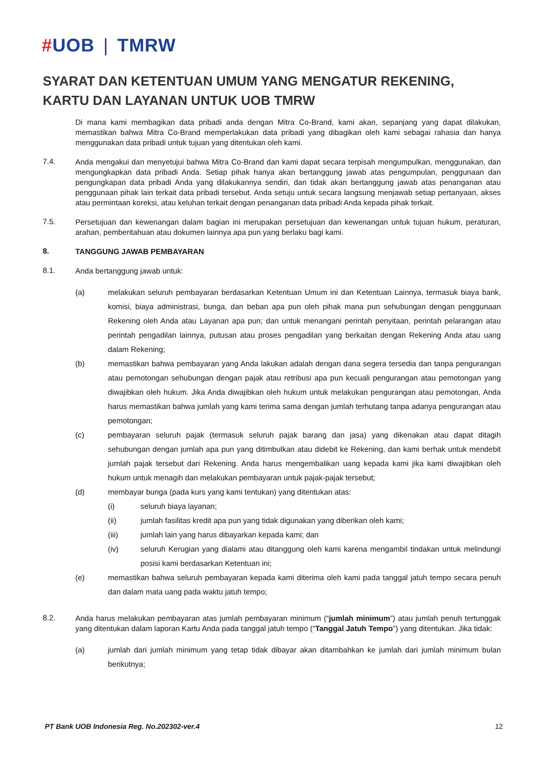#UOB | TMRW
SYARAT DAN KETENTUAN UMUM YANG MENGATUR REKENING, KARTU DAN LAYANAN UNTUK UOB TMRW
Di mana kami membagikan data pribadi anda dengan Mitra Co-Brand, kami akan, sepanjang yang dapat dilakukan, memastikan bahwa Mitra Co-Brand memperlakukan data pribadi yang dibagikan oleh kami sebagai rahasia dan hanya menggunakan data pribadi untuk tujuan yang ditentukan oleh kami.
7.4.
Anda mengakui dan menyetujui bahwa Mitra Co-Brand dan kami dapat secara terpisah mengumpulkan, menggunakan, dan mengungkapkan data pribadi Anda. Setiap pihak hanya akan bertanggung jawab atas pengumpulan, penggunaan dan pengungkapan data pribadi Anda yang dilakukannya sendiri, dan tidak akan bertanggung jawab atas penanganan atau penggunaan pihak lain terkait data pribadi tersebut. Anda setuju untuk secara langsung menjawab setiap pertanyaan, akses atau permintaan koreksi, atau keluhan terkait dengan penanganan data pribadi Anda kepada pihak terkait.
7.5.
Persetujuan dan kewenangan dalam bagian ini merupakan persetujuan dan kewenangan untuk tujuan hukum, peraturan, arahan, pemberitahuan atau dokumen lainnya apa pun yang berlaku bagi kami.
8.
TANGGUNG JAWAB PEMBAYARAN
8.1.
Anda bertanggung jawab untuk:
(a) melakukan seluruh pembayaran berdasarkan Ketentuan Umum ini dan Ketentuan Lainnya, termasuk biaya bank, komisi, biaya administrasi, bunga, dan beban apa pun oleh pihak mana pun sehubungan dengan penggunaan Rekening oleh Anda atau Layanan apa pun; dan untuk menangani perintah penyitaan, perintah pelarangan atau perintah pengadilan lainnya, putusan atau proses pengadilan yang berkaitan dengan Rekening Anda atau uang dalam Rekening;
(b) memastikan bahwa pembayaran yang Anda lakukan adalah dengan dana segera tersedia dan tanpa pengurangan atau pemotongan sehubungan dengan pajak atau retribusi apa pun kecuali pengurangan atau pemotongan yang diwajibkan oleh hukum. Jika Anda diwajibkan oleh hukum untuk melakukan pengurangan atau pemotongan, Anda harus memastikan bahwa jumlah yang kami terima sama dengan jumlah terhutang tanpa adanya pengurangan atau pemotongan;
(c) pembayaran seluruh pajak (termasuk seluruh pajak barang dan jasa) yang dikenakan atau dapat ditagih sehubungan dengan jumlah apa pun yang ditimbulkan atau didebit ke Rekening, dan kami berhak untuk mendebit jumlah pajak tersebut dari Rekening. Anda harus mengembalikan uang kepada kami jika kami diwajibkan oleh hukum untuk menagih dan melakukan pembayaran untuk pajak-pajak tersebut;
(d) membayar bunga (pada kurs yang kami tentukan) yang ditentukan atas:
(i) seluruh biaya layanan;
(ii) jumlah fasilitas kredit apa pun yang tidak digunakan yang diberikan oleh kami;
(iii) jumlah lain yang harus dibayarkan kepada kami; dan
(iv) seluruh Kerugian yang dialami atau ditanggung oleh kami karena mengambil tindakan untuk melindungi posisi kami berdasarkan Ketentuan ini;
(e) memastikan bahwa seluruh pembayaran kepada kami diterima oleh kami pada tanggal jatuh tempo secara penuh dan dalam mata uang pada waktu jatuh tempo;
8.2.
Anda harus melakukan pembayaran atas jumlah pembayaran minimum (“jumlah minimum”) atau jumlah penuh tertunggak yang ditentukan dalam laporan Kartu Anda pada tanggal jatuh tempo (“Tanggal Jatuh Tempo”) yang ditentukan. Jika tidak:
(a) jumlah dari jumlah minimum yang tetap tidak dibayar akan ditambahkan ke jumlah dari jumlah minimum bulan berikutnya;
PT Bank UOB Indonesia Reg. No.202302-ver.4 12